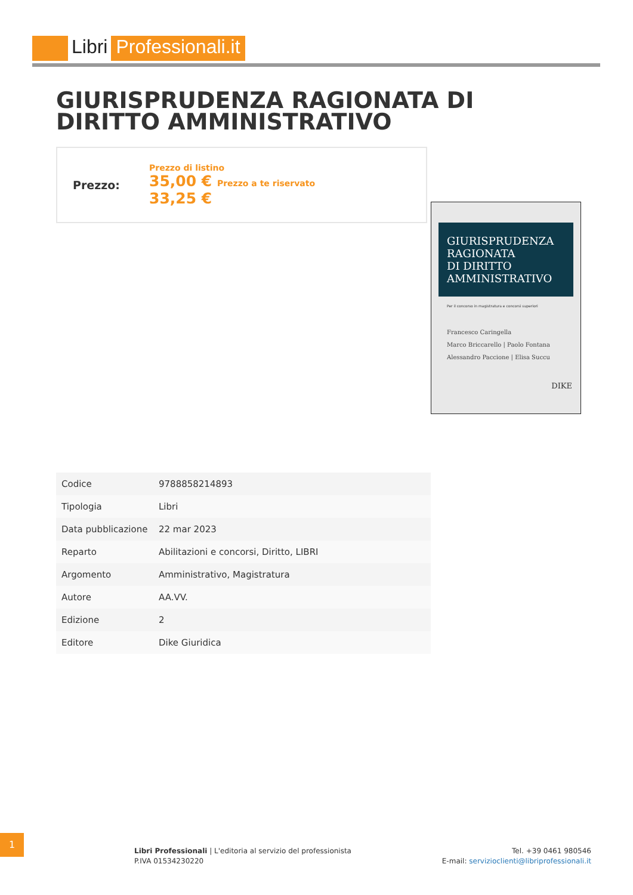Libri Professionali.it
GIURISPRUDENZA RAGIONATA DI DIRITTO AMMINISTRATIVO
Prezzo:
Prezzo di listino
35,00 € Prezzo a te riservato
33,25 €
GIURISPRUDENZA RAGIONATA
DI DIRITTO
AMMINISTRATIVO
Per il concorso in magistratura e concorsi superiori
Francesco Caringella
Marco Briccarello | Paolo Fontana
Alessandro Paccione | Elisa Succu
DIKE
| Codice | 9788858214893 |
| Tipologia | Libri |
| Data pubblicazione | 22 mar 2023 |
| Reparto | Abilitazioni e concorsi, Diritto, LIBRI |
| Argomento | Amministrativo, Magistratura |
| Autore | AA.VV. |
| Edizione | 2 |
| Editore | Dike Giuridica |
1
Libri Professionali | L'editoria al servizio del professionista
P.IVA 01534230220
Tel. +39 0461 980546
E-mail: servizioclienti@libriprofessionali.it